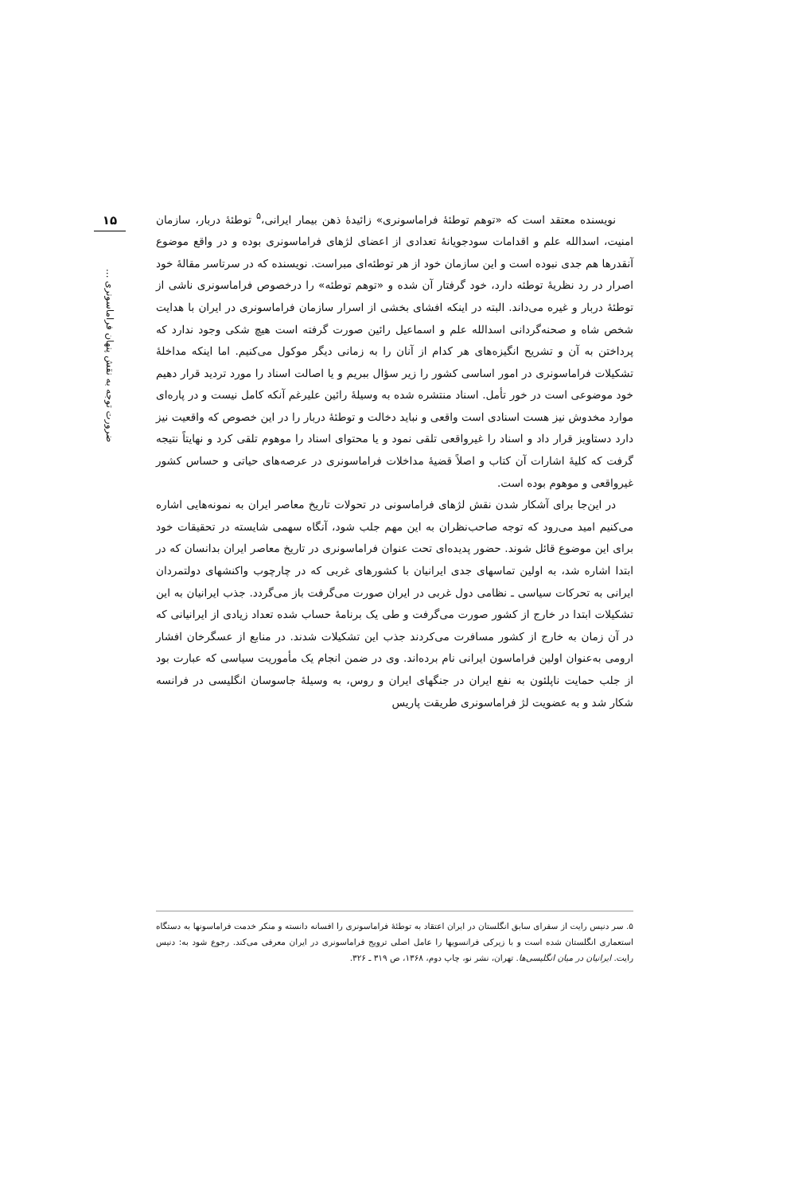۱۵
ضرورت توجه به نقش پنهان فراماسونری ...
نویسنده معتقد است که «توهم توطئهٔ فراماسونری» زائیدهٔ ذهن بیمار ایرانی،<sup>۵</sup> توطئهٔ دربار، سازمان امنیت، اسدالله علم و اقدامات سودجویانهٔ تعدادی از اعضای لژهای فراماسونری بوده و در واقع موضوع آنقدرها هم جدی نبوده است و این سازمان خود از هر توطئه‌ای مبراست. نویسنده که در سرتاسر مقالهٔ خود اصرار در رد نظریهٔ توطئه دارد، خود گرفتار آن شده و «توهم توطئه» را درخصوص فراماسونری ناشی از توطئهٔ دربار و غیره می‌داند. البته در اینکه افشای بخشی از اسرار سازمان فراماسونری در ایران با هدایت شخص شاه و صحنه‌گردانی اسدالله علم و اسماعیل رائین صورت گرفته است هیچ شکی وجود ندارد که پرداختن به آن و تشریح انگیزه‌های هر کدام از آنان را به زمانی دیگر موکول می‌کنیم. اما اینکه مداخلهٔ تشکیلات فراماسونری در امور اساسی کشور را زیر سؤال ببریم و یا اصالت اسناد را مورد تردید قرار دهیم خود موضوعی است در خور تأمل. اسناد منتشره شده به وسیلهٔ رائین علیرغم آنکه کامل نیست و در پاره‌ای موارد مخدوش نیز هست اسنادی است واقعی و نباید دخالت و توطئهٔ دربار را در این خصوص که واقعیت نیز دارد دستاویز قرار داد و اسناد را غیرواقعی تلقی نمود و یا محتوای اسناد را موهوم تلقی کرد و نهایتاً نتیجه گرفت که کلیهٔ اشارات آن کتاب و اصلاً قضیهٔ مداخلات فراماسونری در عرصه‌های حیاتی و حساس کشور غیرواقعی و موهوم بوده است.
در این‌جا برای آشکار شدن نقش لژهای فراماسونی در تحولات تاریخ معاصر ایران به نمونه‌هایی اشاره می‌کنیم امید می‌رود که توجه صاحب‌نظران به این مهم جلب شود، آنگاه سهمی شایسته در تحقیقات خود برای این موضوع قائل شوند. حضور پدیده‌ای تحت عنوان فراماسونری در تاریخ معاصر ایران بدانسان که در ابتدا اشاره شد، به اولین تماسهای جدی ایرانیان با کشورهای غربی که در چارچوب واکنشهای دولتمردان ایرانی به تحرکات سیاسی ـ نظامی دول غربی در ایران صورت می‌گرفت باز می‌گردد. جذب ایرانیان به این تشکیلات ابتدا در خارج از کشور صورت می‌گرفت و طی یک برنامهٔ حساب شده تعداد زیادی از ایرانیانی که در آن زمان به خارج از کشور مسافرت می‌کردند جذب این تشکیلات شدند. در منابع از عسگرخان افشار ارومی به‌عنوان اولین فراماسون ایرانی نام برده‌اند. وی در ضمن انجام یک مأموریت سیاسی که عبارت بود از جلب حمایت ناپلئون به نفع ایران در جنگهای ایران و روس، به وسیلهٔ جاسوسان انگلیسی در فرانسه شکار شد و به عضویت لژ فراماسونری طریقت پاریس
۵. سر دنیس رایت از سفرای سابق انگلستان در ایران اعتقاد به توطئهٔ فراماسونری را افسانه دانسته و منکر خدمت فراماسونها به دستگاه استعماری انگلستان شده است و با زیرکی فرانسویها را عامل اصلی ترویج فراماسونری در ایران معرفی می‌کند. رجوع شود به: دنیس رایت. ایرانیان در میان انگلیسی‌ها. تهران، نشر نو، چاپ دوم، ۱۳۶۸، ص ۳۱۹ ـ ۳۲۶.